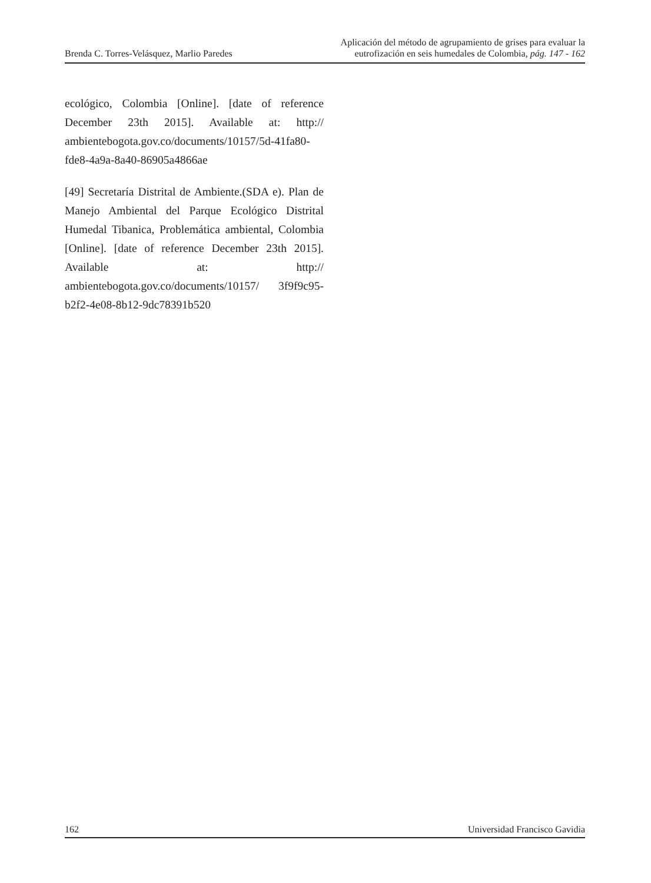Brenda C. Torres-Velásquez, Marlio Paredes
Aplicación del método de agrupamiento de grises para evaluar la
eutrofización en seis humedales de Colombia, pág. 147 - 162
ecológico, Colombia [Online]. [date of reference December 23th 2015]. Available at: http:// ambientebogota.gov.co/documents/10157/5d-41fa80-fde8-4a9a-8a40-86905a4866ae
[49] Secretaría Distrital de Ambiente.(SDA e). Plan de Manejo Ambiental del Parque Ecológico Distrital Humedal Tibanica, Problemática ambiental, Colombia [Online]. [date of reference December 23th 2015]. Available at: http:// ambientebogota.gov.co/documents/10157/ 3f9f9c95-b2f2-4e08-8b12-9dc78391b520
162 Universidad Francisco Gavidia